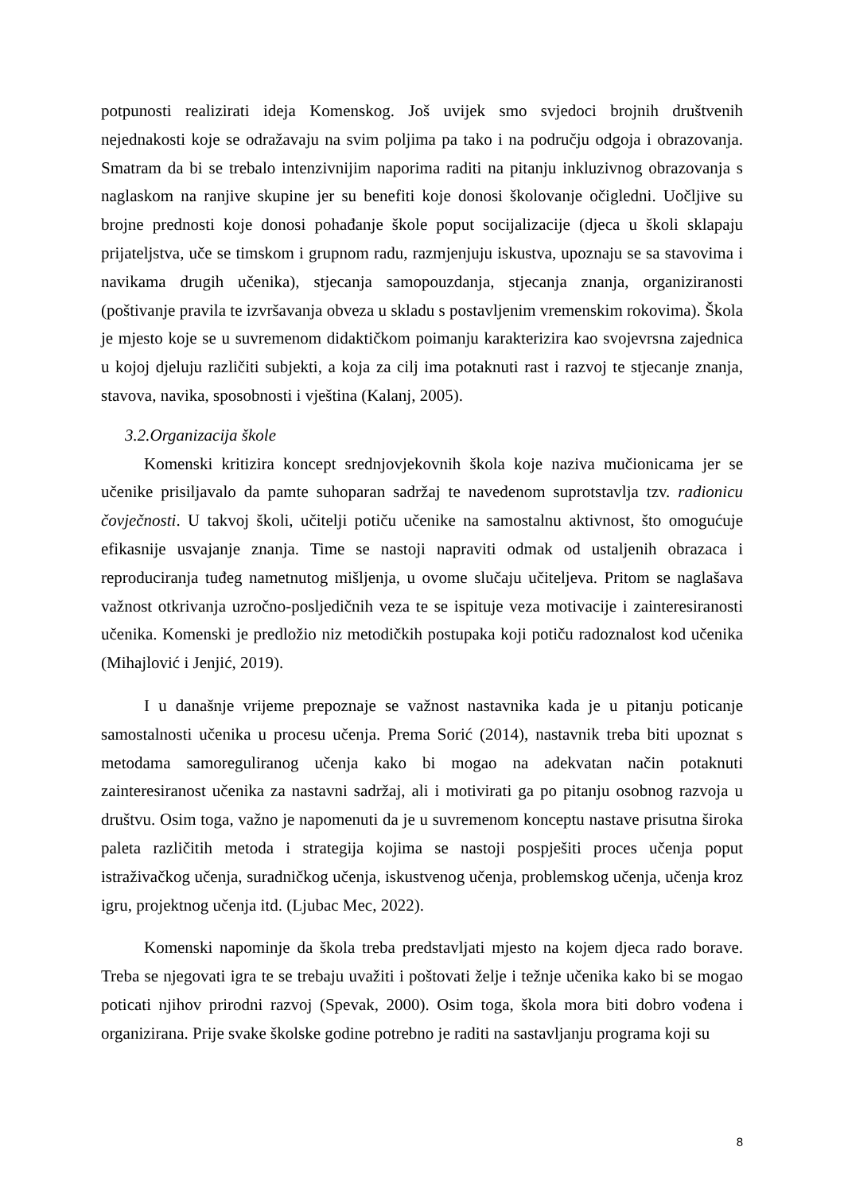potpunosti realizirati ideja Komenskog. Još uvijek smo svjedoci brojnih društvenih nejednakosti koje se odražavaju na svim poljima pa tako i na području odgoja i obrazovanja. Smatram da bi se trebalo intenzivnijim naporima raditi na pitanju inkluzivnog obrazovanja s naglaskom na ranjive skupine jer su benefiti koje donosi školovanje očigledni. Uočljive su brojne prednosti koje donosi pohađanje škole poput socijalizacije (djeca u školi sklapaju prijateljstva, uče se timskom i grupnom radu, razmjenjuju iskustva, upoznaju se sa stavovima i navikama drugih učenika), stjecanja samopouzdanja, stjecanja znanja, organiziranosti (poštivanje pravila te izvršavanja obveza u skladu s postavljenim vremenskim rokovima). Škola je mjesto koje se u suvremenom didaktičkom poimanju karakterizira kao svojevrsna zajednica u kojoj djeluju različiti subjekti, a koja za cilj ima potaknuti rast i razvoj te stjecanje znanja, stavova, navika, sposobnosti i vještina (Kalanj, 2005).
3.2.Organizacija škole
Komenski kritizira koncept srednjovjekovnih škola koje naziva mučionicama jer se učenike prisiljavalo da pamte suhoparan sadržaj te navedenom suprotstavlja tzv. radionicu čovječnosti. U takvoj školi, učitelji potiču učenike na samostalnu aktivnost, što omogućuje efikasnije usvajanje znanja. Time se nastoji napraviti odmak od ustaljenih obrazaca i reproduciranja tuđeg nametnutog mišljenja, u ovome slučaju učiteljeva. Pritom se naglašava važnost otkrivanja uzročno-posljedičnih veza te se ispituje veza motivacije i zainteresiranosti učenika. Komenski je predložio niz metodičkih postupaka koji potiču radoznalost kod učenika (Mihajlović i Jenjić, 2019).
I u današnje vrijeme prepoznaje se važnost nastavnika kada je u pitanju poticanje samostalnosti učenika u procesu učenja. Prema Sorić (2014), nastavnik treba biti upoznat s metodama samoreguliranog učenja kako bi mogao na adekvatan način potaknuti zainteresiranost učenika za nastavni sadržaj, ali i motivirati ga po pitanju osobnog razvoja u društvu. Osim toga, važno je napomenuti da je u suvremenom konceptu nastave prisutna široka paleta različitih metoda i strategija kojima se nastoji pospješiti proces učenja poput istraživačkog učenja, suradničkog učenja, iskustvenog učenja, problemskog učenja, učenja kroz igru, projektnog učenja itd. (Ljubac Mec, 2022).
Komenski napominje da škola treba predstavljati mjesto na kojem djeca rado borave. Treba se njegovati igra te se trebaju uvažiti i poštovati želje i težnje učenika kako bi se mogao poticati njihov prirodni razvoj (Spevak, 2000). Osim toga, škola mora biti dobro vođena i organizirana. Prije svake školske godine potrebno je raditi na sastavljanju programa koji su
8